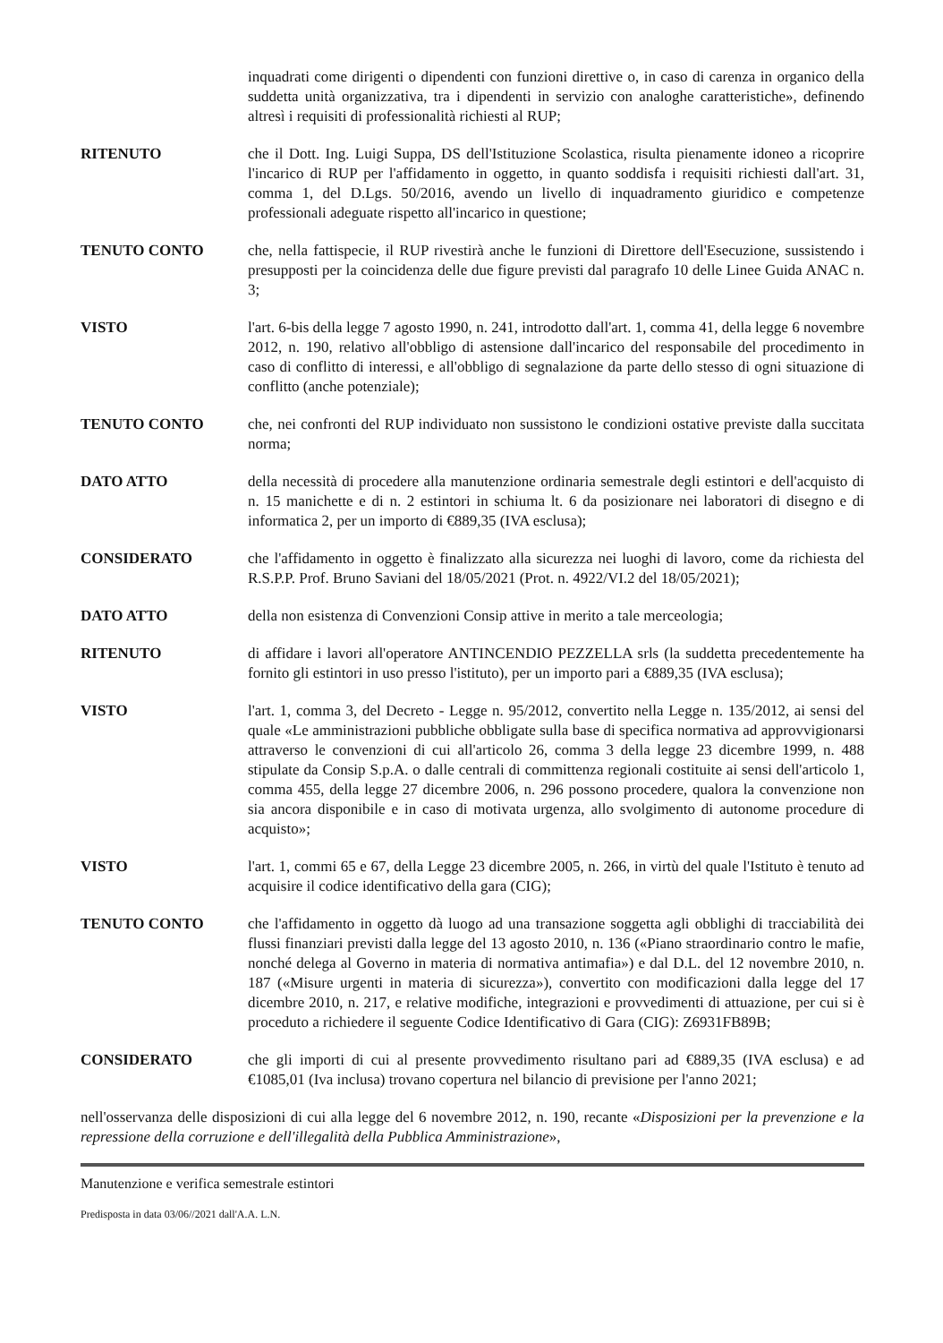inquadrati come dirigenti o dipendenti con funzioni direttive o, in caso di carenza in organico della suddetta unità organizzativa, tra i dipendenti in servizio con analoghe caratteristiche», definendo altresì i requisiti di professionalità richiesti al RUP;
RITENUTO che il Dott. Ing. Luigi Suppa, DS dell'Istituzione Scolastica, risulta pienamente idoneo a ricoprire l'incarico di RUP per l'affidamento in oggetto, in quanto soddisfa i requisiti richiesti dall'art. 31, comma 1, del D.Lgs. 50/2016, avendo un livello di inquadramento giuridico e competenze professionali adeguate rispetto all'incarico in questione;
TENUTO CONTO che, nella fattispecie, il RUP rivestirà anche le funzioni di Direttore dell'Esecuzione, sussistendo i presupposti per la coincidenza delle due figure previsti dal paragrafo 10 delle Linee Guida ANAC n. 3;
VISTO l'art. 6-bis della legge 7 agosto 1990, n. 241, introdotto dall'art. 1, comma 41, della legge 6 novembre 2012, n. 190, relativo all'obbligo di astensione dall'incarico del responsabile del procedimento in caso di conflitto di interessi, e all'obbligo di segnalazione da parte dello stesso di ogni situazione di conflitto (anche potenziale);
TENUTO CONTO che, nei confronti del RUP individuato non sussistono le condizioni ostative previste dalla succitata norma;
DATO ATTO della necessità di procedere alla manutenzione ordinaria semestrale degli estintori e dell'acquisto di n. 15 manichette e di n. 2 estintori in schiuma lt. 6 da posizionare nei laboratori di disegno e di informatica 2, per un importo di €889,35 (IVA esclusa);
CONSIDERATO che l'affidamento in oggetto è finalizzato alla sicurezza nei luoghi di lavoro, come da richiesta del R.S.P.P. Prof. Bruno Saviani del 18/05/2021 (Prot. n. 4922/VI.2 del 18/05/2021);
DATO ATTO della non esistenza di Convenzioni Consip attive in merito a tale merceologia;
RITENUTO di affidare i lavori all'operatore ANTINCENDIO PEZZELLA srls (la suddetta precedentemente ha fornito gli estintori in uso presso l'istituto), per un importo pari a €889,35 (IVA esclusa);
VISTO l'art. 1, comma 3, del Decreto - Legge n. 95/2012, convertito nella Legge n. 135/2012, ai sensi del quale «Le amministrazioni pubbliche obbligate sulla base di specifica normativa ad approvvigionarsi attraverso le convenzioni di cui all'articolo 26, comma 3 della legge 23 dicembre 1999, n. 488 stipulate da Consip S.p.A. o dalle centrali di committenza regionali costituite ai sensi dell'articolo 1, comma 455, della legge 27 dicembre 2006, n. 296 possono procedere, qualora la convenzione non sia ancora disponibile e in caso di motivata urgenza, allo svolgimento di autonome procedure di acquisto»;
VISTO l'art. 1, commi 65 e 67, della Legge 23 dicembre 2005, n. 266, in virtù del quale l'Istituto è tenuto ad acquisire il codice identificativo della gara (CIG);
TENUTO CONTO che l'affidamento in oggetto dà luogo ad una transazione soggetta agli obblighi di tracciabilità dei flussi finanziari previsti dalla legge del 13 agosto 2010, n. 136 («Piano straordinario contro le mafie, nonché delega al Governo in materia di normativa antimafia») e dal D.L. del 12 novembre 2010, n. 187 («Misure urgenti in materia di sicurezza»), convertito con modificazioni dalla legge del 17 dicembre 2010, n. 217, e relative modifiche, integrazioni e provvedimenti di attuazione, per cui si è proceduto a richiedere il seguente Codice Identificativo di Gara (CIG): Z6931FB89B;
CONSIDERATO che gli importi di cui al presente provvedimento risultano pari ad €889,35 (IVA esclusa) e ad €1085,01 (Iva inclusa) trovano copertura nel bilancio di previsione per l'anno 2021;
nell'osservanza delle disposizioni di cui alla legge del 6 novembre 2012, n. 190, recante «Disposizioni per la prevenzione e la repressione della corruzione e dell'illegalità della Pubblica Amministrazione»,
Manutenzione e verifica semestrale estintori
Predisposta in data 03/06//2021 dall'A.A. L.N.